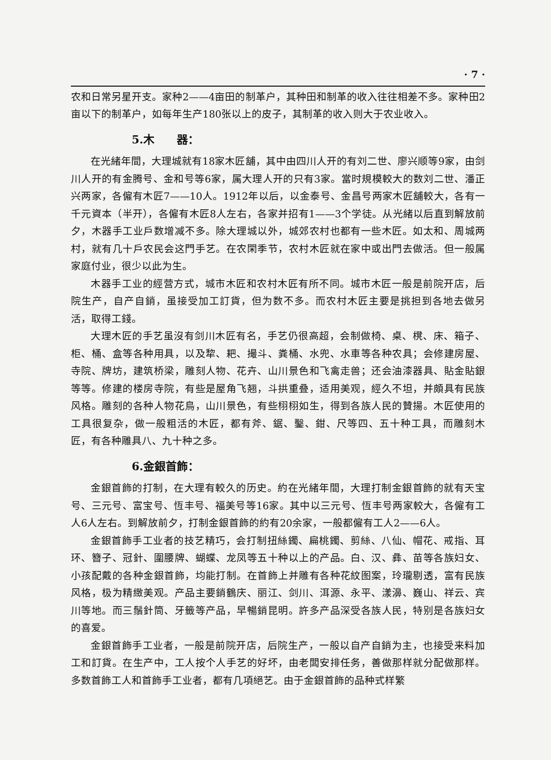· 7 ·
农和日常另星开支。家种2——4亩田的制革户，其种田和制革的收入往往相差不多。家种田2亩以下的制革户，如每年生产180张以上的皮子，其制革的收入则大于农业收入。
5.木　　器：
在光緒年間，大理城就有18家木匠舖，其中由四川人开的有刘二世、廖兴顺等9家，由剑川人开的有金腾号、金和号等6家，属大理人开的只有3家。當时規模較大的数刘二世、潘正兴两家，各僱有木匠7——10人。1912年以后，以金泰号、金昌号两家木匠舖較大，各有一千元資本（半开），各僱有木匠8人左右，各家并招有1——3个学徒。从光緒以后直到解放前夕，木器手工业戶数增减不多。除大理城以外，城郊农村也都有一些木匠。如太和、周城两村，就有几十戶农民会这門手艺。在农閑季节，农村木匠就在家中或出門去做活。但一般属家庭付业，很少以此为生。
木器手工业的經营方式，城市木匠和农村木匠有所不同。城市木匠一般是前院开店，后院生产，自产自銷，虽接受加工訂貨，但为数不多。而农村木匠主要是挑担到各地去做另活，取得工錢。
大理木匠的手艺虽沒有剑川木匠有名，手艺仍很高超，会制做椅、桌、櫈、床、箱子、柜、桶、盒等各种用具，以及犂、耙、撮斗、粪桶、水兜、水車等各种农具；会修建房屋、寺院、牌坊，建筑桥梁，雕刻人物、花卉、山川景色和飞禽走兽；还会油漆器具、貼金貼銀等等。修建的楼房寺院，有些是屋角飞翘，斗拱重叠，适用美观，經久不坦，并頗具有民族风格。雕刻的各种人物花鳥，山川景色，有些栩栩如生，得到各族人民的贊揚。木匠使用的工具很复杂，做一般粗活的木匠，都有斧、鋸、鑿、鉗、尺等四、五十种工具，而雕刻木匠，有各种雕具八、九十种之多。
6.金銀首飾：
金銀首飾的打制，在大理有較久的历史。約在光緒年間，大理打制金銀首飾的就有天宝号、三元号、富宝号、恆丰号、福美号等16家。其中以三元号、恆丰号两家較大，各僱有工人6人左右。到解放前夕，打制金銀首飾的約有20余家，一般都僱有工人2——6人。
金銀首飾手工业者的技艺精巧，会打制扭絲鐲、扁桃鐲、剪絲、八仙、帽花、戒指、耳环、簪子、冠針、圍腰牌、蝴蝶、龙凤等五十种以上的产品。白、汉、彝、苗等各族妇女、小孩配戴的各种金銀首飾，均能打制。在首飾上并雕有各种花紋图案，玲瓏剔透，富有民族风格，极为精緻美观。产品主要銷鶴庆、丽江、剑川、洱源、永平、漾濞、巍山、祥云、宾川等地。而三鬚針筒、牙籤等产品，早暢銷昆明。許多产品深受各族人民，特别是各族妇女的喜爱。
金銀首飾手工业者，一般是前院开店，后院生产，一般以自产自銷为主，也接受来料加工和訂貨。在生产中，工人按个人手艺的好坏，由老闆安排任务，善做那样就分配做那样。多数首飾工人和首飾手工业者，都有几項絕艺。由于金銀首飾的品种式样繁